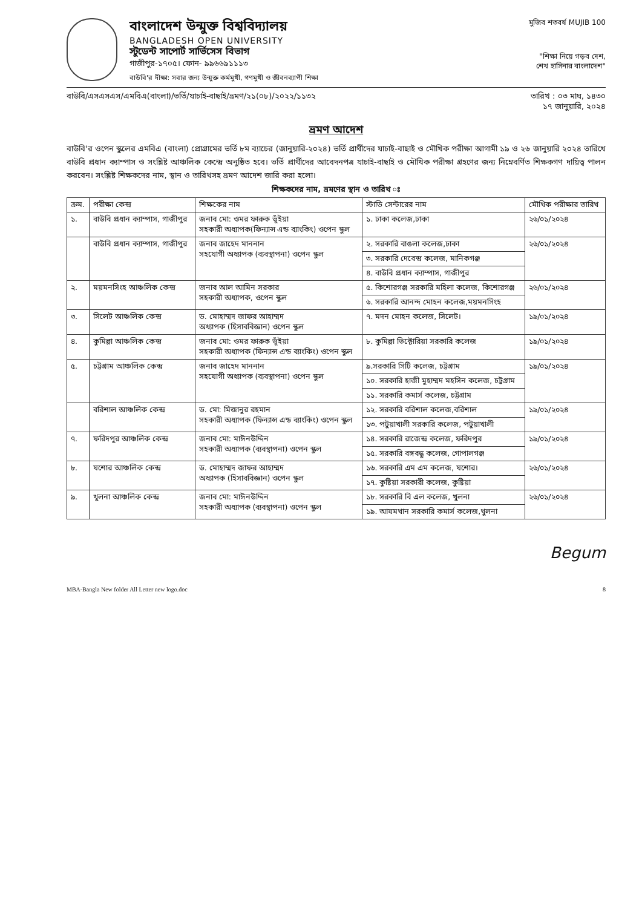বাংলাদেশ উন্মুক্ত বিশ্ববিদ্যালয়
BANGLADESH OPEN UNIVERSITY
স্টুডেন্ট সাপোর্ট সার্ভিসেস বিভাগ
গাজীপুর-১৭০৫। ফোন- ৯৯৬৬৯১১১৩
বাউবি'র দীক্ষা: সবার জন্য উন্মুক্ত কর্মমুখী, গণমুখী ও জীবনব্যাপী শিক্ষা
মুজিব শতবর্ষ MUJIB 100
"শিক্ষা নিয়ে গড়ব দেশ,
শেখ হাসিনার বাংলাদেশ"
বাউবি/এসএসএস/এমবিএ(বাংলা)/ভর্তি/যাচাই-বাছাই/ভ্রমণ/২১(০৮)/২০২২/১১৩২ তারিখ : ০৩ মাঘ, ১৪৩০
১৭ জানুয়ারি, ২০২৪
ভ্রমণ আদেশ
বাউবি'র ওপেন স্কুলের এমবিএ (বাংলা) প্রোগ্রামের ভর্তি ৮ম ব্যাচের (জানুয়ারি-২০২৪) ভর্তি প্রার্থীদের যাচাই-বাছাই ও মৌখিক পরীক্ষা আগামী ১৯ ও ২৬ জানুয়ারি ২০২৪ তারিখে বাউবি প্রধান ক্যাম্পাস ও সংশ্লিষ্ট আঞ্চলিক কেন্দ্রে অনুষ্ঠিত হবে। ভর্তি প্রার্থীদের আবেদনপত্র যাচাই-বাছাই ও মৌখিক পরীক্ষা গ্রহণের জন্য নিম্নেবর্ণিত শিক্ষকগণ দায়িত্ব পালন করবেন। সংশ্লিষ্ট শিক্ষকদের নাম, স্থান ও তারিখসহ ভ্রমণ আদেশ জারি করা হলো।
শিক্ষকদের নাম, ভ্রমণের স্থান ও তারিখ ঃ
| ক্রম. | পরীক্ষা কেন্দ্র | শিক্ষকের নাম | স্টাডি সেন্টারের নাম | মৌখিক পরীক্ষার তারিখ |
| --- | --- | --- | --- | --- |
| ১. | বাউবি প্রধান ক্যাম্পাস, গাজীপুর | জনাব মো: ওমর ফারুক ভূঁইয়া সহকারী অধ্যাপক(ফিন্যান্স এন্ড ব্যাংকিং) ওপেন স্কুল | ১. ঢাকা কলেজ,ঢাকা | ২৬/০১/২০২৪ |
| | বাউবি প্রধান ক্যাম্পাস, গাজীপুর | জনাব জাহেদ মাননান সহযোগী অধ্যাপক (ব্যবস্থাপনা) ওপেন স্কুল | ২. সরকারি বাঙলা কলেজ,ঢাকা | ২৬/০১/২০২৪ |
| | | | ৩. সরকারি দেবেন্দ্র কলেজ, মানিকগঞ্জ | |
| | | | ৪. বাউবি প্রধান ক্যাম্পাস, গাজীপুর | |
| ২. | ময়মনসিংহ আঞ্চলিক কেন্দ্র | জনাব আল আমিন সরকার সহকারী অধ্যাপক, ওপেন স্কুল | ৫. কিশোরগঞ্জ সরকারি মহিলা কলেজ, কিশোরগঞ্জ | ২৬/০১/২০২৪ |
| | | | ৬. সরকারি আনন্দ মোহন কলেজ,ময়মনসিংহ | |
| ৩. | সিলেট আঞ্চলিক কেন্দ্র | ড. মোহাম্মদ জাফর আহাম্মদ অধ্যাপক (হিসাববিজ্ঞান) ওপেন স্কুল | ৭. মদন মোহন কলেজ, সিলেট। | ১৯/০১/২০২৪ |
| ৪. | কুমিল্লা আঞ্চলিক কেন্দ্র | জনাব মো: ওমর ফারুক ভূঁইয়া সহকারী অধ্যাপক (ফিন্যান্স এন্ড ব্যাংকিং) ওপেন স্কুল | ৮. কুমিল্লা ভিক্টোরিয়া সরকারি কলেজ | ১৯/০১/২০২৪ |
| ৫. | চট্টগ্রাম আঞ্চলিক কেন্দ্র | জনাব জাহেদ মাননান সহযোগী অধ্যাপক (ব্যবস্থাপনা) ওপেন স্কুল | ৯.সরকারি সিটি কলেজ, চট্টগ্রাম | ১৯/০১/২০২৪ |
| | | | ১০. সরকারি হাজী মুহাম্মদ মহসিন কলেজ, চট্টগ্রাম | |
| | | | ১১. সরকারি কমার্স কলেজ, চট্টগ্রাম | |
| | বরিশাল আঞ্চলিক কেন্দ্র | ড. মো: মিজানুর রহমান সহকারী অধ্যাপক (ফিন্যান্স এন্ড ব্যাংকিং) ওপেন স্কুল | ১২. সরকারি বরিশাল কলেজ,বরিশাল | ১৯/০১/২০২৪ |
| | | | ১৩. পটুয়াখালী সরকারি কলেজ, পটুয়াখালী | |
| ৭. | ফরিদপুর আঞ্চলিক কেন্দ্র | জনাব মো: মাঈনউদ্দিন সহকারী অধ্যাপক (ব্যবস্থাপনা) ওপেন স্কুল | ১৪. সরকারি রাজেন্দ্র কলেজ, ফরিদপুর | ১৯/০১/২০২৪ |
| | | | ১৫. সরকারি বঙ্গবন্ধু কলেজ, গোপালগঞ্জ | |
| ৮. | যশোর আঞ্চলিক কেন্দ্র | ড. মোহাম্মদ জাফর আহাম্মদ অধ্যাপক (হিসাববিজ্ঞান) ওপেন স্কুল | ১৬. সরকারি এম এম কলেজ, যশোর। | ২৬/০১/২০২৪ |
| | | | ১৭. কুষ্টিয়া সরকারী কলেজ, কুষ্টিয়া | |
| ৯. | খুলনা আঞ্চলিক কেন্দ্র | জনাব মো: মাঈনউদ্দিন সহকারী অধ্যাপক (ব্যবস্থাপনা) ওপেন স্কুল | ১৮. সরকারি বি এল কলেজ, খুলনা | ২৬/০১/২০২৪ |
| | | | ১৯. আযমখান সরকারি কমার্স কলেজ,খুলনা | |
Begum
MBA-Bangla New folder All Letter new logo.doc 8